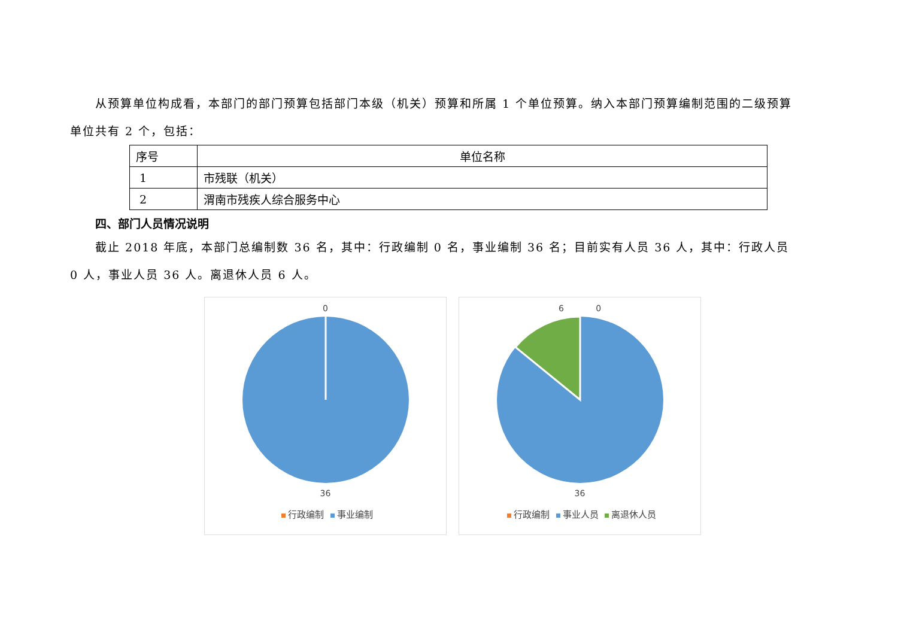从预算单位构成看，本部门的部门预算包括部门本级（机关）预算和所属 1 个单位预算。纳入本部门预算编制范围的二级预算单位共有 2 个，包括：
| 序号 | 单位名称 |
| --- | --- |
| 1 | 市残联（机关） |
| 2 | 渭南市残疾人综合服务中心 |
四、部门人员情况说明
截止 2018 年底，本部门总编制数 36 名，其中：行政编制 0 名，事业编制 36 名；目前实有人员 36 人，其中：行政人员 0 人，事业人员 36 人。离退休人员 6 人。
0
36
行政编制 事业编制
6 0
36
行政编制 事业人员 离退休人员